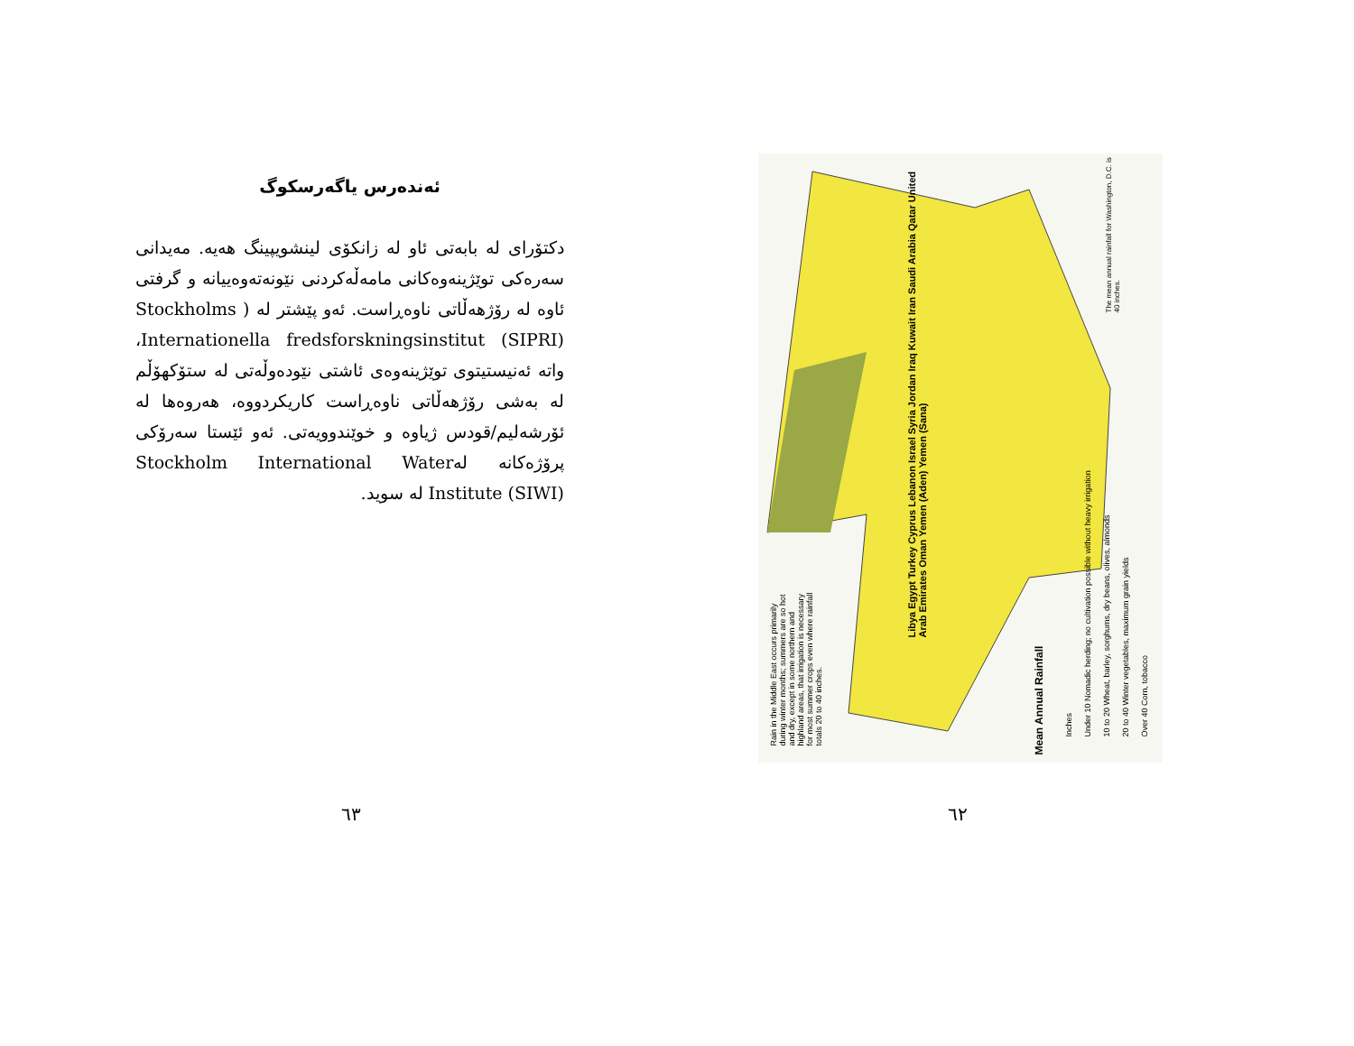ئەندەرس یاگەرسکوگ
دکتۆرای لە بابەتی ئاو لە زانکۆی لینشویپینگ هەیە. مەیدانی سەرەکی توێژینەوەکانی مامەڵەکردنی نێونەتەوەییانە و گرفتی ئاوە لە رۆژهەڵاتی ناوەڕاست. ئەو پێشتر لە ( Stockholms Internationella fredsforskningsinstitut (SIPRI)، واتە ئەنیستیتوی توێژینەوەی ئاشتی نێودەوڵەتی لە ستۆکهۆڵم لە بەشی رۆژهەڵاتی ناوەڕاست کاریکردووە، هەروەها لە ئۆرشەلیم/قودس ژیاوە و خوێندوویەتی. ئەو ئێستا سەرۆکی پرۆژەکانە لەStockholm International Water Institute (SIWI) لە سوید.
٦٣
Rain in the Middle East occurs primarily during winter months; summers are so hot and dry, except in some northern and highland areas, that irrigation is necessary for most summer crops even where rainfall totals 20 to 40 inches.
Mean Annual Rainfall
Inches
Under 10 Nomadic herding; no cultivation possible without heavy irrigation
10 to 20 Wheat, barley, sorghums, dry beans, olives, almonds
20 to 40 Winter vegetables, maximum grain yields
Over 40 Corn, tobacco
The mean annual rainfall for Washington, D.C. is 40 inches.
Libya Egypt Turkey Cyprus Lebanon Israel Syria Jordan Iraq Kuwait Iran Saudi Arabia Qatar United Arab Emirates Oman Yemen (Aden) Yemen (Sana)
٦٢